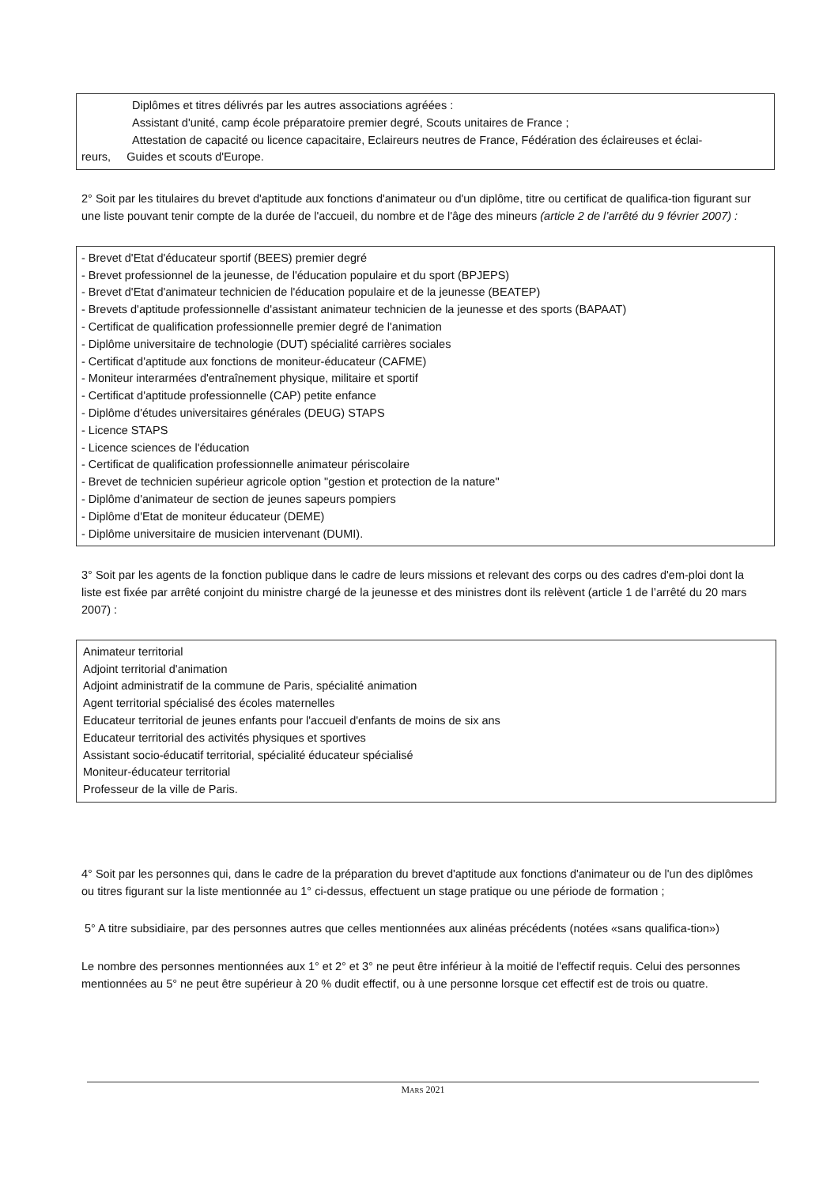Diplômes et titres délivrés par les autres associations agréées :
Assistant d'unité, camp école préparatoire premier degré, Scouts unitaires de France ;
Attestation de capacité ou licence capacitaire, Eclaireurs neutres de France, Fédération des éclaireuses et éclai-
reurs, Guides et scouts d'Europe.
2° Soit par les titulaires du brevet d'aptitude aux fonctions d'animateur ou d'un diplôme, titre ou certificat de qualifica-tion figurant sur une liste pouvant tenir compte de la durée de l'accueil, du nombre et de l'âge des mineurs (article 2 de l’arrêté du 9 février 2007) :
- Brevet d'Etat d'éducateur sportif (BEES) premier degré
- Brevet professionnel de la jeunesse, de l'éducation populaire et du sport (BPJEPS)
- Brevet d'Etat d'animateur technicien de l'éducation populaire et de la jeunesse (BEATEP)
- Brevets d'aptitude professionnelle d'assistant animateur technicien de la jeunesse et des sports (BAPAAT)
- Certificat de qualification professionnelle premier degré de l'animation
- Diplôme universitaire de technologie (DUT) spécialité carrières sociales
- Certificat d'aptitude aux fonctions de moniteur-éducateur (CAFME)
- Moniteur interarmées d'entraînement physique, militaire et sportif
- Certificat d'aptitude professionnelle (CAP) petite enfance
- Diplôme d'études universitaires générales (DEUG) STAPS
- Licence STAPS
- Licence sciences de l'éducation
- Certificat de qualification professionnelle animateur périscolaire
- Brevet de technicien supérieur agricole option "gestion et protection de la nature"
- Diplôme d'animateur de section de jeunes sapeurs pompiers
- Diplôme d'Etat de moniteur éducateur (DEME)
- Diplôme universitaire de musicien intervenant (DUMI).
3° Soit par les agents de la fonction publique dans le cadre de leurs missions et relevant des corps ou des cadres d'em-ploi dont la liste est fixée par arrêté conjoint du ministre chargé de la jeunesse et des ministres dont ils relèvent (article 1 de l’arrêté du 20 mars 2007) :
Animateur territorial
Adjoint territorial d'animation
Adjoint administratif de la commune de Paris, spécialité animation
Agent territorial spécialisé des écoles maternelles
Educateur territorial de jeunes enfants pour l'accueil d'enfants de moins de six ans
Educateur territorial des activités physiques et sportives
Assistant socio-éducatif territorial, spécialité éducateur spécialisé
Moniteur-éducateur territorial
Professeur de la ville de Paris.
4° Soit par les personnes qui, dans le cadre de la préparation du brevet d'aptitude aux fonctions d'animateur ou de l'un des diplômes ou titres figurant sur la liste mentionnée au 1° ci-dessus, effectuent un stage pratique ou une période de formation ;
5° A titre subsidiaire, par des personnes autres que celles mentionnées aux alinéas précédents (notées «sans qualifica-tion»)
Le nombre des personnes mentionnées aux 1° et 2° et 3° ne peut être inférieur à la moitié de l'effectif requis. Celui des personnes mentionnées au 5° ne peut être supérieur à 20 % dudit effectif, ou à une personne lorsque cet effectif est de trois ou quatre.
MARS 2021